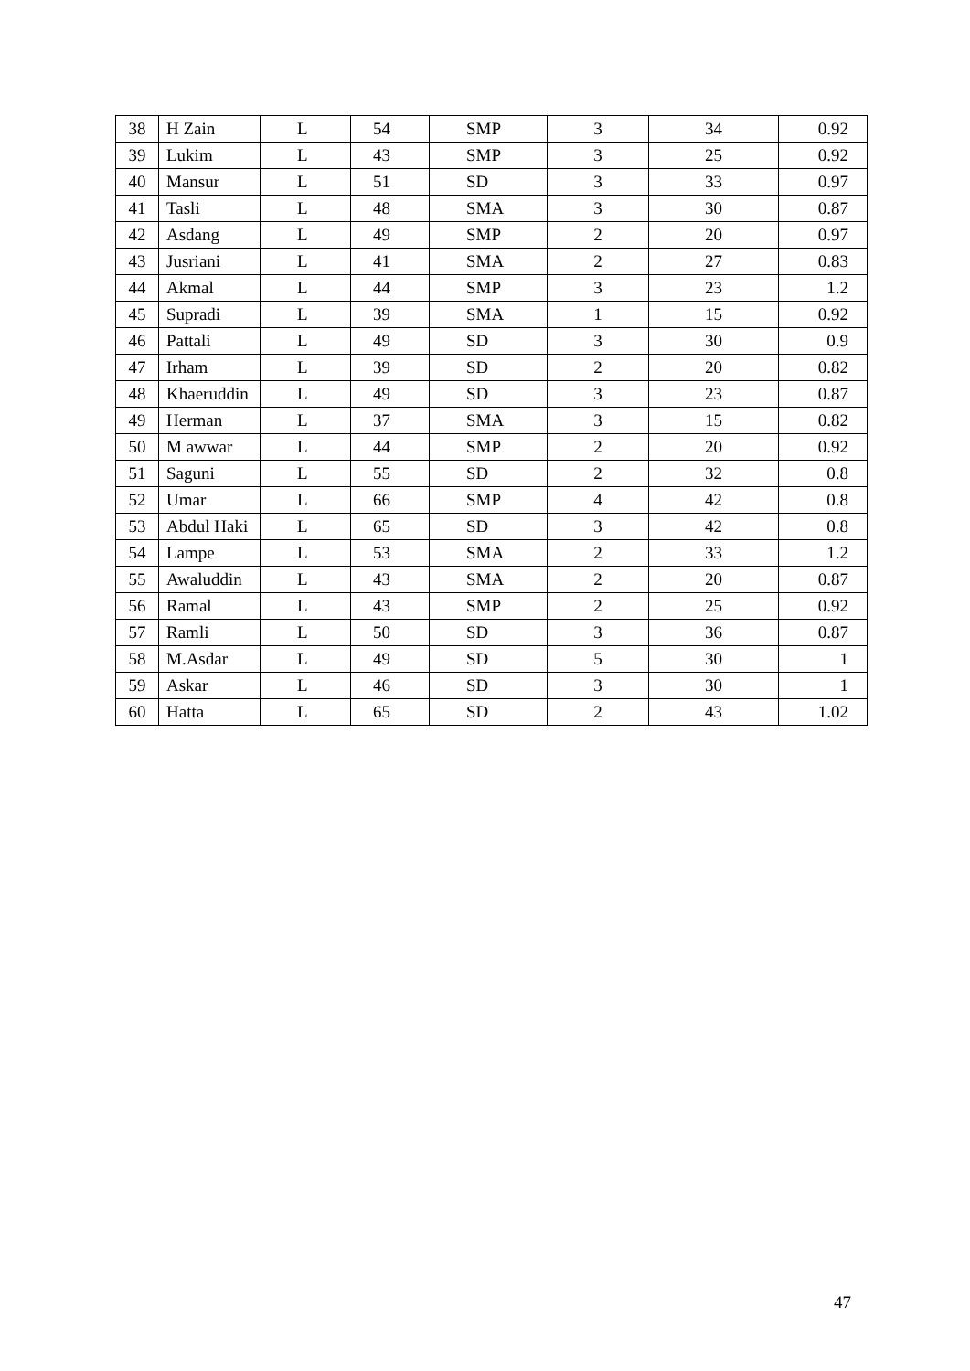| 38 | H Zain | L | 54 | SMP | 3 | 34 | 0.92 |
| 39 | Lukim | L | 43 | SMP | 3 | 25 | 0.92 |
| 40 | Mansur | L | 51 | SD | 3 | 33 | 0.97 |
| 41 | Tasli | L | 48 | SMA | 3 | 30 | 0.87 |
| 42 | Asdang | L | 49 | SMP | 2 | 20 | 0.97 |
| 43 | Jusriani | L | 41 | SMA | 2 | 27 | 0.83 |
| 44 | Akmal | L | 44 | SMP | 3 | 23 | 1.2 |
| 45 | Supradi | L | 39 | SMA | 1 | 15 | 0.92 |
| 46 | Pattali | L | 49 | SD | 3 | 30 | 0.9 |
| 47 | Irham | L | 39 | SD | 2 | 20 | 0.82 |
| 48 | Khaeruddin | L | 49 | SD | 3 | 23 | 0.87 |
| 49 | Herman | L | 37 | SMA | 3 | 15 | 0.82 |
| 50 | M awwar | L | 44 | SMP | 2 | 20 | 0.92 |
| 51 | Saguni | L | 55 | SD | 2 | 32 | 0.8 |
| 52 | Umar | L | 66 | SMP | 4 | 42 | 0.8 |
| 53 | Abdul Haki | L | 65 | SD | 3 | 42 | 0.8 |
| 54 | Lampe | L | 53 | SMA | 2 | 33 | 1.2 |
| 55 | Awaluddin | L | 43 | SMA | 2 | 20 | 0.87 |
| 56 | Ramal | L | 43 | SMP | 2 | 25 | 0.92 |
| 57 | Ramli | L | 50 | SD | 3 | 36 | 0.87 |
| 58 | M.Asdar | L | 49 | SD | 5 | 30 | 1 |
| 59 | Askar | L | 46 | SD | 3 | 30 | 1 |
| 60 | Hatta | L | 65 | SD | 2 | 43 | 1.02 |
47